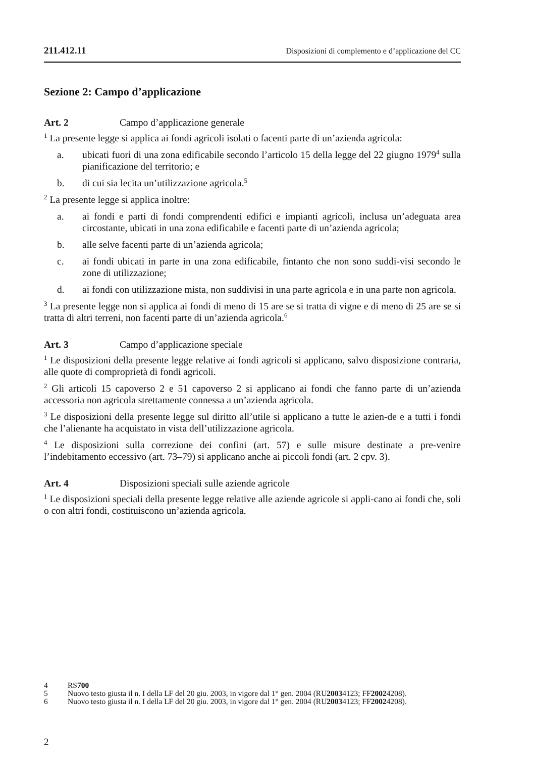211.412.11 Disposizioni di complemento e d’applicazione del CC
Sezione 2: Campo d’applicazione
Art. 2 Campo d’applicazione generale
<sup>1</sup> La presente legge si applica ai fondi agricoli isolati o facenti parte di un’azienda agricola:
a. ubicati fuori di una zona edificabile secondo l’articolo 15 della legge del 22 giugno 1979<sup>4</sup> sulla pianificazione del territorio; e
b. di cui sia lecita un’utilizzazione agricola.<sup>5</sup>
<sup>2</sup> La presente legge si applica inoltre:
a. ai fondi e parti di fondi comprendenti edifici e impianti agricoli, inclusa un’adeguata area circostante, ubicati in una zona edificabile e facenti parte di un’azienda agricola;
b. alle selve facenti parte di un’azienda agricola;
c. ai fondi ubicati in parte in una zona edificabile, fintanto che non sono suddi-visi secondo le zone di utilizzazione;
d. ai fondi con utilizzazione mista, non suddivisi in una parte agricola e in una parte non agricola.
<sup>3</sup> La presente legge non si applica ai fondi di meno di 15 are se si tratta di vigne e di meno di 25 are se si tratta di altri terreni, non facenti parte di un’azienda agricola.<sup>6</sup>
Art. 3 Campo d’applicazione speciale
<sup>1</sup> Le disposizioni della presente legge relative ai fondi agricoli si applicano, salvo disposizione contraria, alle quote di comproprietà di fondi agricoli.
<sup>2</sup> Gli articoli 15 capoverso 2 e 51 capoverso 2 si applicano ai fondi che fanno parte di un’azienda accessoria non agricola strettamente connessa a un’azienda agricola.
<sup>3</sup> Le disposizioni della presente legge sul diritto all’utile si applicano a tutte le azien-de e a tutti i fondi che l’alienante ha acquistato in vista dell’utilizzazione agricola.
<sup>4</sup> Le disposizioni sulla correzione dei confini (art. 57) e sulle misure destinate a pre-venire l’indebitamento eccessivo (art. 73–79) si applicano anche ai piccoli fondi (art. 2 cpv. 3).
Art. 4 Disposizioni speciali sulle aziende agricole
<sup>1</sup> Le disposizioni speciali della presente legge relative alle aziende agricole si appli-cano ai fondi che, soli o con altri fondi, costituiscono un’azienda agricola.
4 RS 700
5 Nuovo testo giusta il n. I della LF del 20 giu. 2003, in vigore dal 1° gen. 2004 (RU 2003 4123; FF 2002 4208).
6 Nuovo testo giusta il n. I della LF del 20 giu. 2003, in vigore dal 1° gen. 2004 (RU 2003 4123; FF 2002 4208).
2